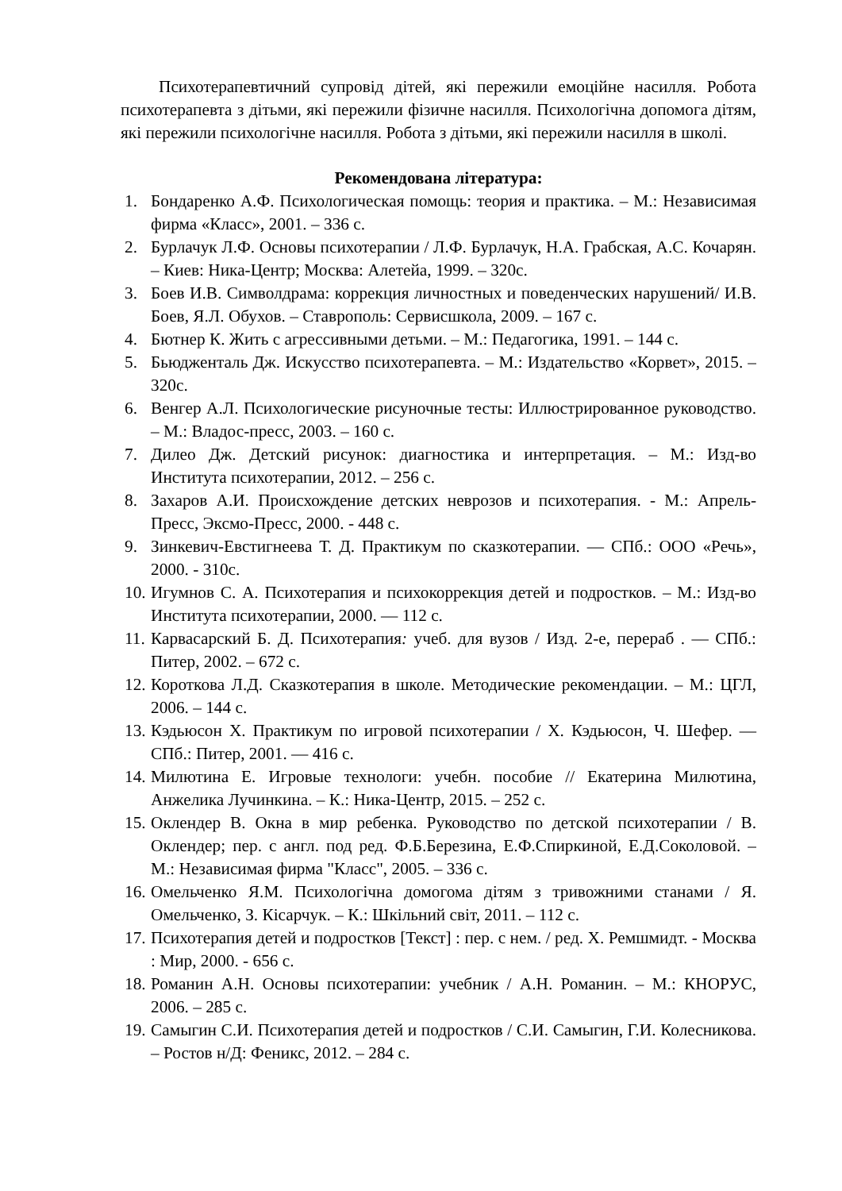Психотерапевтичний супровід дітей, які пережили емоційне насилля. Робота психотерапевта з дітьми, які пережили фізичне насилля. Психологічна допомога дітям, які пережили психологічне насилля. Робота з дітьми, які пережили насилля в школі.
Рекомендована література:
1. Бондаренко А.Ф. Психологическая помощь: теория и практика. – М.: Независимая фирма «Класс», 2001. – 336 с.
2. Бурлачук Л.Ф. Основы психотерапии / Л.Ф. Бурлачук, Н.А. Грабская, А.С. Кочарян. – Киев: Ника-Центр; Москва: Алетейа, 1999. – 320с.
3. Боев И.В. Символдрама: коррекция личностных и поведенческих нарушений/ И.В. Боев, Я.Л. Обухов. – Ставрополь: Сервисшкола, 2009. – 167 с.
4. Бютнер К. Жить с агрессивными детьми. – М.: Педагогика, 1991. – 144 с.
5. Бьюдженталь Дж. Искусство психотерапевта. – М.: Издательство «Корвет», 2015. – 320с.
6. Венгер А.Л. Психологические рисуночные тесты: Иллюстрированное руководство. – М.: Владос-пресс, 2003. – 160 с.
7. Дилео Дж. Детский рисунок: диагностика и интерпретация. – М.: Изд-во Института психотерапии, 2012. – 256 с.
8. Захаров А.И. Происхождение детских неврозов и психотерапия. - М.: Апрель-Пресс, Эксмо-Пресс, 2000. - 448 с.
9. Зинкевич-Евстигнеева Т. Д. Практикум по сказкотерапии. — СПб.: ООО «Речь», 2000. - 310с.
10. Игумнов С. А. Психотерапия и психокоррекция детей и подростков. – М.: Изд-во Института психотерапии, 2000. — 112 с.
11. Карвасарский Б. Д. Психотерапия: учеб. для вузов / Изд. 2-е, перераб . — СПб.: Питер, 2002. – 672 с.
12. Короткова Л.Д. Сказкотерапия в школе. Методические рекомендации. – М.: ЦГЛ, 2006. – 144 с.
13. Кэдьюсон Х. Практикум по игровой психотерапии / Х. Кэдьюсон, Ч. Шефер. — СПб.: Питер, 2001. — 416 с.
14. Милютина Е. Игровые технологи: учебн. пособие // Екатерина Милютина, Анжелика Лучинкина. – К.: Ника-Центр, 2015. – 252 с.
15. Оклендер В. Окна в мир ребенка. Руководство по детской психотерапии / В. Оклендер; пер. с англ. под ред. Ф.Б.Березина, Е.Ф.Спиркиной, Е.Д.Соколовой. – М.: Независимая фирма "Класс", 2005. – 336 с.
16. Омельченко Я.М. Психологічна домогома дітям з тривожними станами / Я. Омельченко, З. Кісарчук. – К.: Шкільний світ, 2011. – 112 с.
17. Психотерапия детей и подростков [Текст] : пер. с нем. / ред. Х. Ремшмидт. - Москва : Мир, 2000. - 656 с.
18. Романин А.Н. Основы психотерапии: учебник / А.Н. Романин. – М.: КНОРУС, 2006. – 285 с.
19. Самыгин С.И. Психотерапия детей и подростков / С.И. Самыгин, Г.И. Колесникова. – Ростов н/Д: Феникс, 2012. – 284 с.